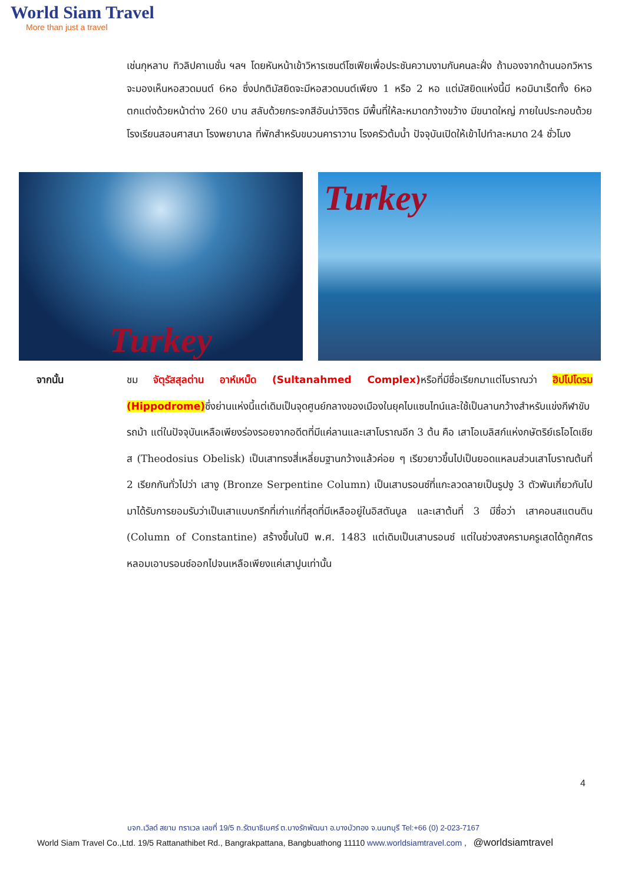World Siam Travel
More than just a travel
เช่นกุหลาบ ทิวลิปคาเนชั่น ฯลฯ โดยหันหน้าเข้าวิหารเซนต์โซเฟียเพื่อประชันความงามกันคนละฝั่ง ถ้ามองจากด้านนอกวิหารจะมองเห็นหอสวดมนต์ 6หอ ซึ่งปกติมัสยิดจะมีหอสวดมนต์เพียง 1 หรือ 2 หอ แต่มัสยิดแห่งนี้มี หอมินาเร็ตทั้ง 6หอ ตกแต่งด้วยหน้าต่าง 260 บาน สลับด้วยกระจกสีอันน่าวิจิตร มีพื้นที่ให้ละหมาดกว้างขว้าง มีขนาดใหญ่ ภายในประกอบด้วย โรงเรียนสอนศาสนา โรงพยาบาล ที่พักสำหรับขบวนคาราวาน โรงครัวต้มน้ำ ปัจจุบันเปิดให้เข้าไปทำละหมาด 24 ชั่วโมง
Turkey
Turkey
จากนั้น
ชม จัตุรัสสุลต่าน อาห์เหม็ด (Sultanahmed Complex) หรือที่มีชื่อเรียกมาแต่โบราณว่า ฮิปโปโดรม (Hippodrome) ซึ่งย่านแห่งนี้แต่เดิมเป็นจุดศูนย์กลางของเมืองในยุคไบแซนไทน์และใช้เป็นลานกว้างสำหรับแข่งกีฬาขับรถม้า แต่ในปัจจุบันเหลือเพียงร่องรอยจากอดีตที่มีแค่ลานและเสาโบราณอีก 3 ต้น คือ เสาโอเบลิสก์แห่งกษัตริย์เธโอโดเชียส (Theodosius Obelisk) เป็นเสาทรงสี่เหลี่ยมฐานกว้างแล้วค่อย ๆ เรียวยาวขึ้นไปเป็นยอดแหลมส่วนเสาโบราณต้นที่ 2 เรียกกันทั่วไปว่า เสางู (Bronze Serpentine Column) เป็นเสาบรอนซ์ที่แกะลวดลายเป็นรูปงู 3 ตัวพันเกี่ยวกันไปมาได้รับการยอมรับว่าเป็นเสาแบบกรีกที่เก่าแก่ที่สุดที่มีเหลืออยู่ในอิสตันบูล และเสาต้นที่ 3 มีชื่อว่า เสาคอนสแตนติน (Column of Constantine) สร้างขึ้นในปี พ.ศ. 1483 แต่เดิมเป็นเสาบรอนซ์ แต่ในช่วงสงครามครูเสดได้ถูกศัตรหลอมเอาบรอนซ์ออกไปจนเหลือเพียงแค่เสาปูนเท่านั้น
4
บจก.เวิลด์ สยาม ทราเวล เลขที่ 19/5 ถ.รัตนาธิเบศร์ ต.บางรักพัฒนา อ.บางบัวทอง จ.นนทบุรี Tel:+66 (0) 2-023-7167
World Siam Travel Co.,Ltd. 19/5 Rattanathibet Rd., Bangrakpattana, Bangbuathong 11110 www.worldsiamtravel.com , @worldsiamtravel